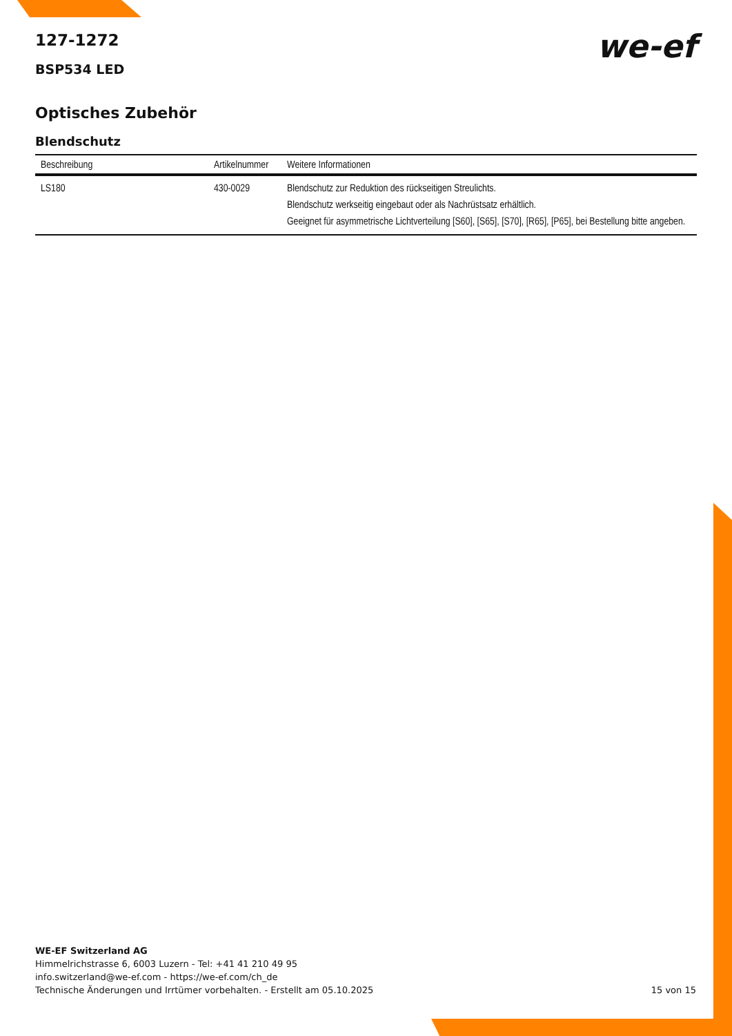we-ef
127-1272
BSP534 LED
Optisches Zubehör
Blendschutz
| Beschreibung | Artikelnummer | Weitere Informationen |
| --- | --- | --- |
| LS180 | 430-0029 | Blendschutz zur Reduktion des rückseitigen Streulichts. Blendschutz werkseitig eingebaut oder als Nachrüstsatz erhältlich. Geeignet für asymmetrische Lichtverteilung [S60], [S65], [S70], [R65], [P65], bei Bestellung bitte angeben. |
WE-EF Switzerland AG
Himmelrichstrasse 6, 6003 Luzern - Tel: +41 41 210 49 95
info.switzerland@we-ef.com - https://we-ef.com/ch_de
Technische Änderungen und Irrtümer vorbehalten. - Erstellt am 05.10.2025
15 von 15